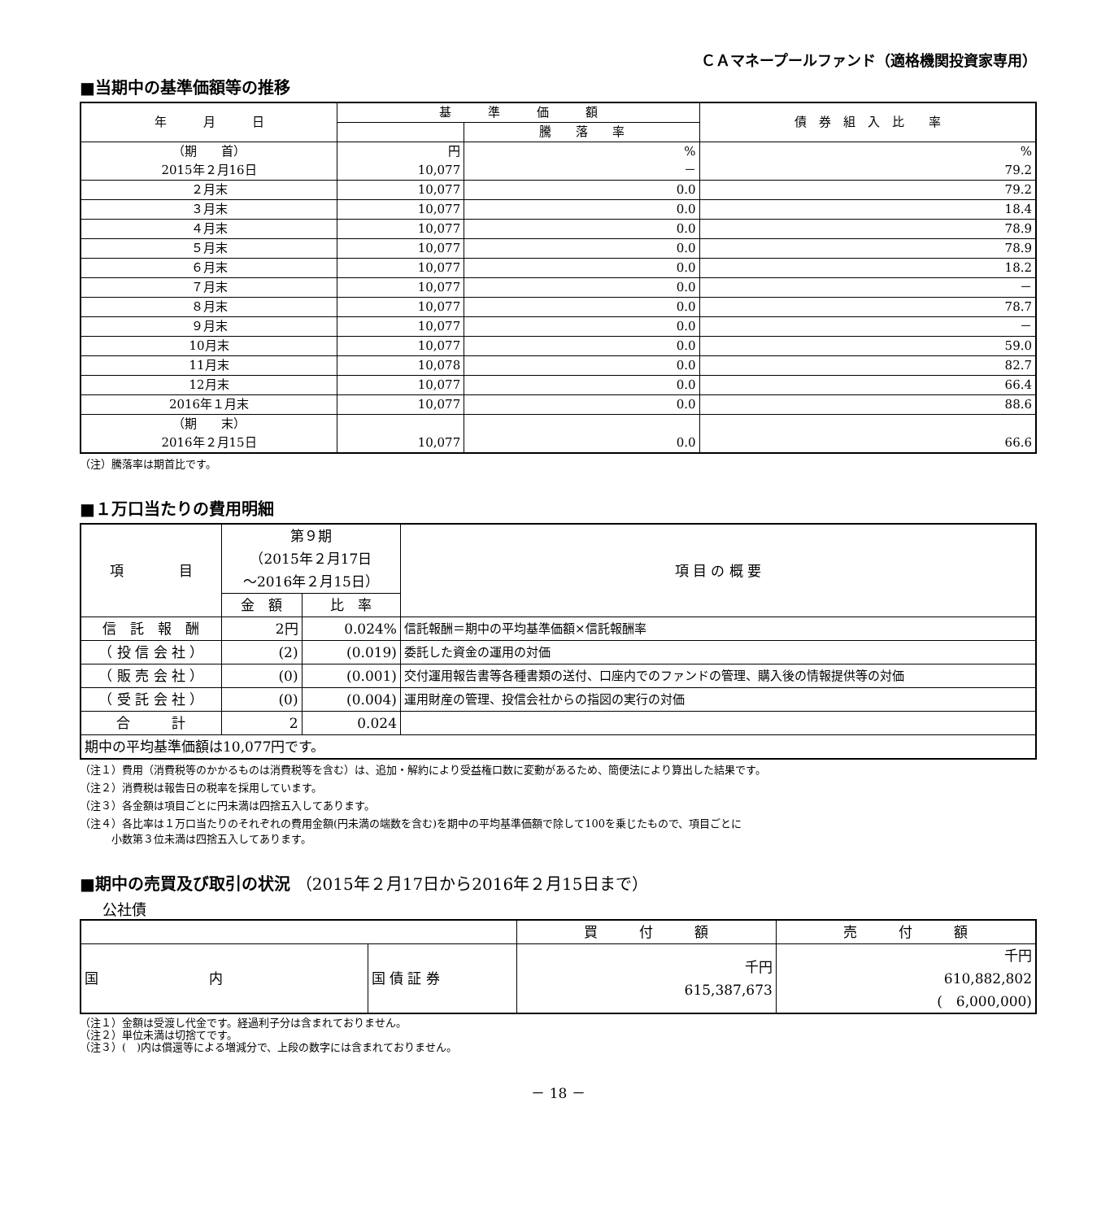ＣＡマネープールファンド（適格機関投資家専用）
■当期中の基準価額等の推移
| 年 月 日 | 基 準 価 額 | | 債 券 組 入 比 率 |
| --- | --- | --- | --- |
| | | 騰 落 率 | |
| （期 首） | 円 | % | % |
| 2015年２月16日 | 10,077 | － | 79.2 |
| ２月末 | 10,077 | 0.0 | 79.2 |
| ３月末 | 10,077 | 0.0 | 18.4 |
| ４月末 | 10,077 | 0.0 | 78.9 |
| ５月末 | 10,077 | 0.0 | 78.9 |
| ６月末 | 10,077 | 0.0 | 18.2 |
| ７月末 | 10,077 | 0.0 | － |
| ８月末 | 10,077 | 0.0 | 78.7 |
| ９月末 | 10,077 | 0.0 | － |
| 10月末 | 10,077 | 0.0 | 59.0 |
| 11月末 | 10,078 | 0.0 | 82.7 |
| 12月末 | 10,077 | 0.0 | 66.4 |
| 2016年１月末 | 10,077 | 0.0 | 88.6 |
| （期 末） 2016年２月15日 | 10,077 | 0.0 | 66.6 |
（注）騰落率は期首比です。
■１万口当たりの費用明細
| 項 目 | 第９期 （2015年２月17日 ～2016年２月15日） | | 項 目 の 概 要 |
| | 金 額 | 比 率 | |
| 信 託 報 酬 | 2円 | 0.024% | 信託報酬＝期中の平均基準価額×信託報酬率 |
| （ 投 信 会 社 ） | (2) | (0.019) | 委託した資金の運用の対価 |
| （ 販 売 会 社 ） | (0) | (0.001) | 交付運用報告書等各種書類の送付、口座内でのファンドの管理、購入後の情報提供等の対価 |
| （ 受 託 会 社 ） | (0) | (0.004) | 運用財産の管理、投信会社からの指図の実行の対価 |
| 合 計 | 2 | 0.024 | |
| 期中の平均基準価額は10,077円です。 | | | |
（注１）費用（消費税等のかかるものは消費税等を含む）は、追加・解約により受益権口数に変動があるため、簡便法により算出した結果です。
（注２）消費税は報告日の税率を採用しています。
（注３）各金額は項目ごとに円未満は四捨五入してあります。
（注４）各比率は１万口当たりのそれぞれの費用金額(円未満の端数を含む)を期中の平均基準価額で除して100を乗じたもので、項目ごとに
　　　小数第３位未満は四捨五入してあります。
■期中の売買及び取引の状況 （2015年２月17日から2016年２月15日まで）
公社債
| | | 買 付 額 | 売 付 額 |
| 国 内 | 国 債 証 券 | 千円 615,387,673 | 千円 610,882,802 ( 6,000,000) |
（注１）金額は受渡し代金です。経過利子分は含まれておりません。
（注２）単位未満は切捨てです。
（注３）(　)内は償還等による増減分で、上段の数字には含まれておりません。
－ 18 －